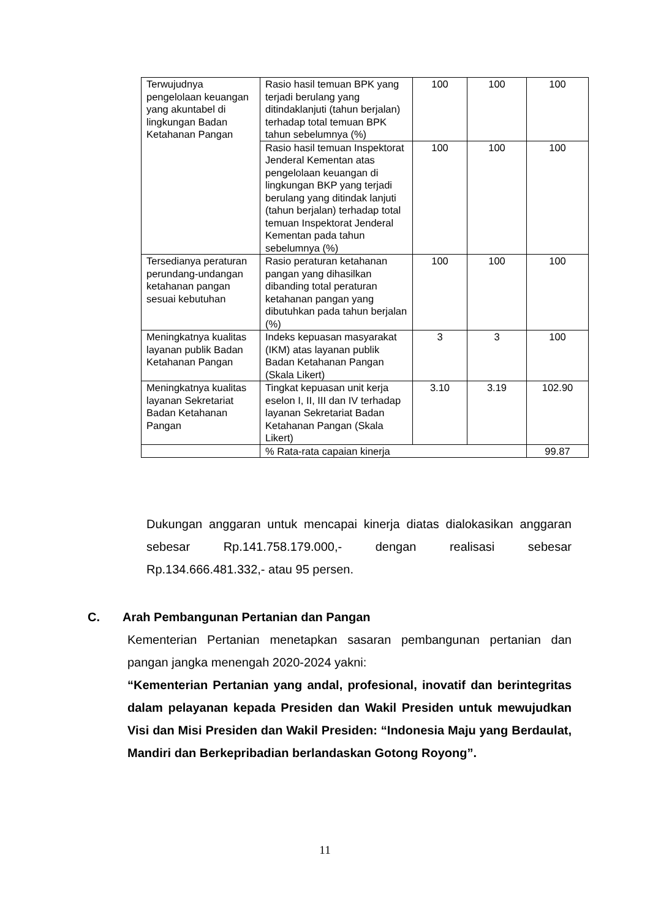| Terwujudnya pengelolaan keuangan yang akuntabel di lingkungan Badan Ketahanan Pangan | Rasio hasil temuan BPK yang terjadi berulang yang ditindaklanjuti (tahun berjalan) terhadap total temuan BPK tahun sebelumnya (%) | 100 | 100 | 100 |
| | Rasio hasil temuan Inspektorat Jenderal Kementan atas pengelolaan keuangan di lingkungan BKP yang terjadi berulang yang ditindak lanjuti (tahun berjalan) terhadap total temuan Inspektorat Jenderal Kementan pada tahun sebelumnya (%) | 100 | 100 | 100 |
| Tersedianya peraturan perundang-undangan ketahanan pangan sesuai kebutuhan | Rasio peraturan ketahanan pangan yang dihasilkan dibanding total peraturan ketahanan pangan yang dibutuhkan pada tahun berjalan (%) | 100 | 100 | 100 |
| Meningkatnya kualitas layanan publik Badan Ketahanan Pangan | Indeks kepuasan masyarakat (IKM) atas layanan publik Badan Ketahanan Pangan (Skala Likert) | 3 | 3 | 100 |
| Meningkatnya kualitas layanan Sekretariat Badan Ketahanan Pangan | Tingkat kepuasan unit kerja eselon I, II, III dan IV terhadap layanan Sekretariat Badan Ketahanan Pangan (Skala Likert) | 3.10 | 3.19 | 102.90 |
| | % Rata-rata capaian kinerja | | | 99.87 |
Dukungan anggaran untuk mencapai kinerja diatas dialokasikan anggaran sebesar Rp.141.758.179.000,- dengan realisasi sebesar Rp.134.666.481.332,- atau 95 persen.
C. Arah Pembangunan Pertanian dan Pangan
Kementerian Pertanian menetapkan sasaran pembangunan pertanian dan pangan jangka menengah 2020-2024 yakni:
“Kementerian Pertanian yang andal, profesional, inovatif dan berintegritas dalam pelayanan kepada Presiden dan Wakil Presiden untuk mewujudkan Visi dan Misi Presiden dan Wakil Presiden: “Indonesia Maju yang Berdaulat, Mandiri dan Berkepribadian berlandaskan Gotong Royong”.
11